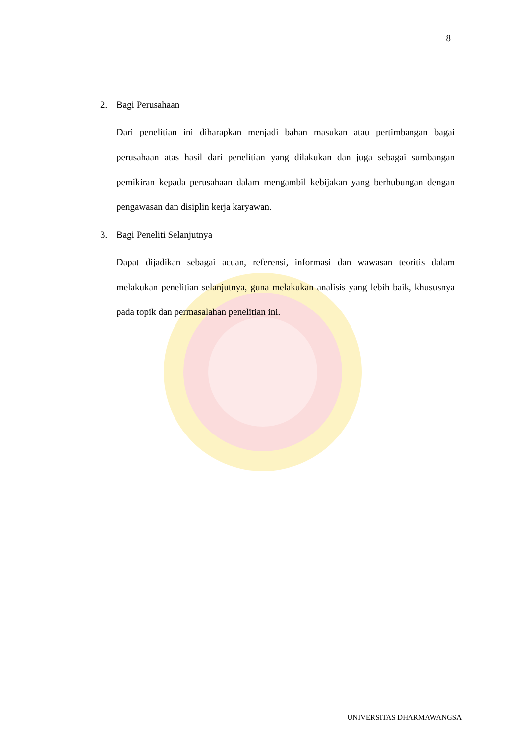8
2. Bagi Perusahaan
Dari penelitian ini diharapkan menjadi bahan masukan atau pertimbangan bagai perusahaan atas hasil dari penelitian yang dilakukan dan juga sebagai sumbangan pemikiran kepada perusahaan dalam mengambil kebijakan yang berhubungan dengan pengawasan dan disiplin kerja karyawan.
3. Bagi Peneliti Selanjutnya
Dapat dijadikan sebagai acuan, referensi, informasi dan wawasan teoritis dalam melakukan penelitian selanjutnya, guna melakukan analisis yang lebih baik, khususnya pada topik dan permasalahan penelitian ini.
UNIVERSITAS DHARMAWANGSA